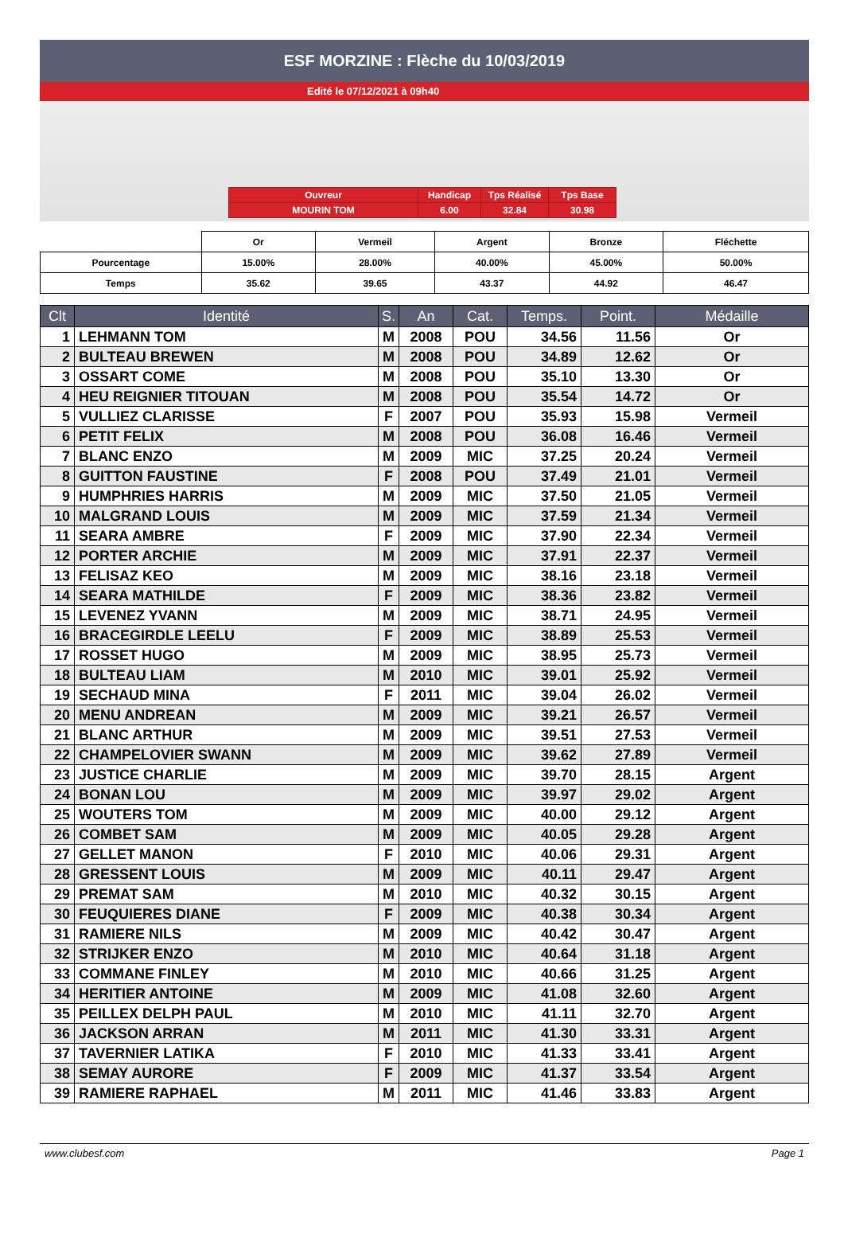ESF MORZINE : Flèche du 10/03/2019
Edité le 07/12/2021 à 09h40
| Ouvreur | Handicap | Tps Réalisé | Tps Base |
| MOURIN TOM | 6.00 | 32.84 | 30.98 |
| | Or | Vermeil | Argent | Bronze | Fléchette |
| Pourcentage | 15.00% | 28.00% | 40.00% | 45.00% | 50.00% |
| Temps | 35.62 | 39.65 | 43.37 | 44.92 | 46.47 |
| Clt | Identité | S. | An | Cat. | Temps. | Point. | Médaille |
| --- | --- | --- | --- | --- | --- | --- | --- |
| 1 | LEHMANN TOM | M | 2008 | POU | 34.56 | 11.56 | Or |
| 2 | BULTEAU BREWEN | M | 2008 | POU | 34.89 | 12.62 | Or |
| 3 | OSSART COME | M | 2008 | POU | 35.10 | 13.30 | Or |
| 4 | HEU REIGNIER TITOUAN | M | 2008 | POU | 35.54 | 14.72 | Or |
| 5 | VULLIEZ CLARISSE | F | 2007 | POU | 35.93 | 15.98 | Vermeil |
| 6 | PETIT FELIX | M | 2008 | POU | 36.08 | 16.46 | Vermeil |
| 7 | BLANC ENZO | M | 2009 | MIC | 37.25 | 20.24 | Vermeil |
| 8 | GUITTON FAUSTINE | F | 2008 | POU | 37.49 | 21.01 | Vermeil |
| 9 | HUMPHRIES HARRIS | M | 2009 | MIC | 37.50 | 21.05 | Vermeil |
| 10 | MALGRAND LOUIS | M | 2009 | MIC | 37.59 | 21.34 | Vermeil |
| 11 | SEARA AMBRE | F | 2009 | MIC | 37.90 | 22.34 | Vermeil |
| 12 | PORTER ARCHIE | M | 2009 | MIC | 37.91 | 22.37 | Vermeil |
| 13 | FELISAZ KEO | M | 2009 | MIC | 38.16 | 23.18 | Vermeil |
| 14 | SEARA MATHILDE | F | 2009 | MIC | 38.36 | 23.82 | Vermeil |
| 15 | LEVENEZ YVANN | M | 2009 | MIC | 38.71 | 24.95 | Vermeil |
| 16 | BRACEGIRDLE LEELU | F | 2009 | MIC | 38.89 | 25.53 | Vermeil |
| 17 | ROSSET HUGO | M | 2009 | MIC | 38.95 | 25.73 | Vermeil |
| 18 | BULTEAU LIAM | M | 2010 | MIC | 39.01 | 25.92 | Vermeil |
| 19 | SECHAUD MINA | F | 2011 | MIC | 39.04 | 26.02 | Vermeil |
| 20 | MENU ANDREAN | M | 2009 | MIC | 39.21 | 26.57 | Vermeil |
| 21 | BLANC ARTHUR | M | 2009 | MIC | 39.51 | 27.53 | Vermeil |
| 22 | CHAMPELOVIER SWANN | M | 2009 | MIC | 39.62 | 27.89 | Vermeil |
| 23 | JUSTICE CHARLIE | M | 2009 | MIC | 39.70 | 28.15 | Argent |
| 24 | BONAN LOU | M | 2009 | MIC | 39.97 | 29.02 | Argent |
| 25 | WOUTERS TOM | M | 2009 | MIC | 40.00 | 29.12 | Argent |
| 26 | COMBET SAM | M | 2009 | MIC | 40.05 | 29.28 | Argent |
| 27 | GELLET MANON | F | 2010 | MIC | 40.06 | 29.31 | Argent |
| 28 | GRESSENT LOUIS | M | 2009 | MIC | 40.11 | 29.47 | Argent |
| 29 | PREMAT SAM | M | 2010 | MIC | 40.32 | 30.15 | Argent |
| 30 | FEUQUIERES DIANE | F | 2009 | MIC | 40.38 | 30.34 | Argent |
| 31 | RAMIERE NILS | M | 2009 | MIC | 40.42 | 30.47 | Argent |
| 32 | STRIJKER ENZO | M | 2010 | MIC | 40.64 | 31.18 | Argent |
| 33 | COMMANE FINLEY | M | 2010 | MIC | 40.66 | 31.25 | Argent |
| 34 | HERITIER ANTOINE | M | 2009 | MIC | 41.08 | 32.60 | Argent |
| 35 | PEILLEX DELPH PAUL | M | 2010 | MIC | 41.11 | 32.70 | Argent |
| 36 | JACKSON ARRAN | M | 2011 | MIC | 41.30 | 33.31 | Argent |
| 37 | TAVERNIER LATIKA | F | 2010 | MIC | 41.33 | 33.41 | Argent |
| 38 | SEMAY AURORE | F | 2009 | MIC | 41.37 | 33.54 | Argent |
| 39 | RAMIERE RAPHAEL | M | 2011 | MIC | 41.46 | 33.83 | Argent |
www.clubesf.com Page 1